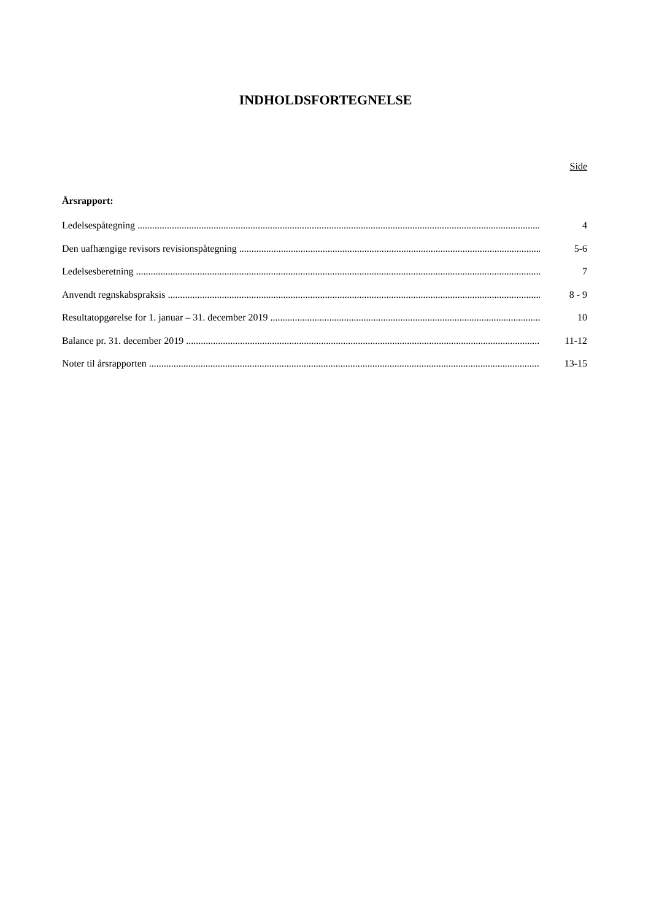INDHOLDSFORTEGNELSE
Side
Årsrapport:
Ledelsespåtegning 4
Den uafhængige revisors revisionspåtegning 5-6
Ledelsesberetning 7
Anvendt regnskabspraksis 8 - 9
Resultatopgørelse for 1. januar – 31. december 2019 10
Balance pr. 31. december 2019 11-12
Noter til årsrapporten 13-15